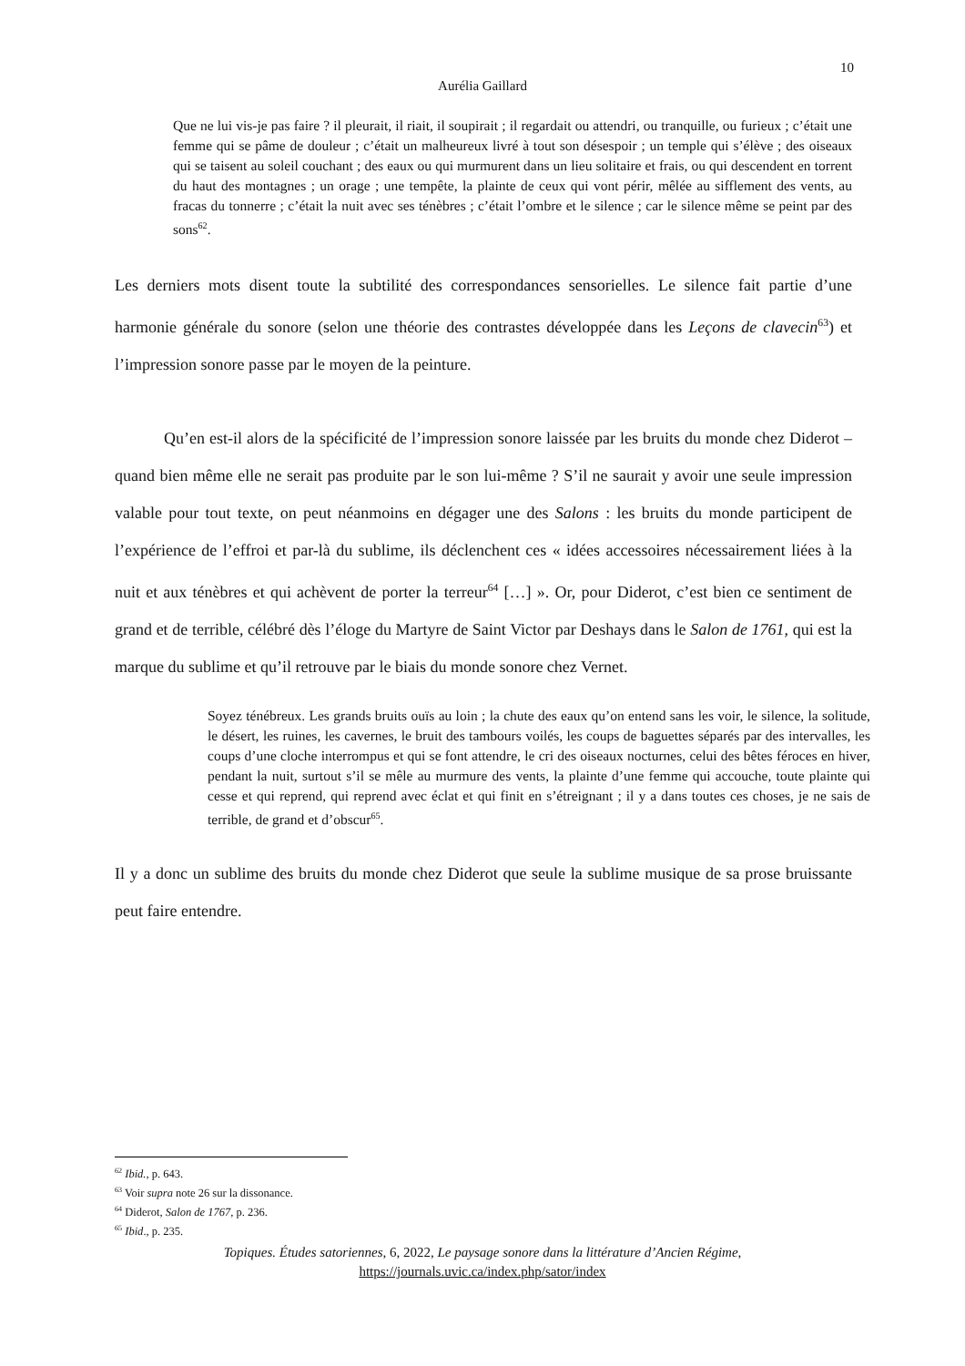10
Aurélia Gaillard
Que ne lui vis-je pas faire ? il pleurait, il riait, il soupirait ; il regardait ou attendri, ou tranquille, ou furieux ; c’était une femme qui se pâme de douleur ; c’était un malheureux livré à tout son désespoir ; un temple qui s’élève ; des oiseaux qui se taisent au soleil couchant ; des eaux ou qui murmurent dans un lieu solitaire et frais, ou qui descendent en torrent du haut des montagnes ; un orage ; une tempête, la plainte de ceux qui vont périr, mêlée au sifflement des vents, au fracas du tonnerre ; c’était la nuit avec ses ténèbres ; c’était l’ombre et le silence ; car le silence même se peint par des sons<sup>62</sup>.
Les derniers mots disent toute la subtilité des correspondances sensorielles. Le silence fait partie d’une harmonie générale du sonore (selon une théorie des contrastes développée dans les Leçons de clavecin<sup>63</sup>) et l’impression sonore passe par le moyen de la peinture.
Qu’en est-il alors de la spécificité de l’impression sonore laissée par les bruits du monde chez Diderot – quand bien même elle ne serait pas produite par le son lui-même ? S’il ne saurait y avoir une seule impression valable pour tout texte, on peut néanmoins en dégager une des Salons : les bruits du monde participent de l’expérience de l’effroi et par-là du sublime, ils déclenchent ces « idées accessoires nécessairement liées à la nuit et aux ténèbres et qui achèvent de porter la terreur<sup>64</sup> […] ». Or, pour Diderot, c’est bien ce sentiment de grand et de terrible, célébré dès l’éloge du Martyre de Saint Victor par Deshays dans le Salon de 1761, qui est la marque du sublime et qu’il retrouve par le biais du monde sonore chez Vernet.
Soyez ténébreux. Les grands bruits ouïs au loin ; la chute des eaux qu’on entend sans les voir, le silence, la solitude, le désert, les ruines, les cavernes, le bruit des tambours voilés, les coups de baguettes séparés par des intervalles, les coups d’une cloche interrompus et qui se font attendre, le cri des oiseaux nocturnes, celui des bêtes féroces en hiver, pendant la nuit, surtout s’il se mêle au murmure des vents, la plainte d’une femme qui accouche, toute plainte qui cesse et qui reprend, qui reprend avec éclat et qui finit en s’étreignant ; il y a dans toutes ces choses, je ne sais de terrible, de grand et d’obscur<sup>65</sup>.
Il y a donc un sublime des bruits du monde chez Diderot que seule la sublime musique de sa prose bruissante peut faire entendre.
<sup>62</sup> Ibid., p. 643.
<sup>63</sup> Voir supra note 26 sur la dissonance.
<sup>64</sup> Diderot, Salon de 1767, p. 236.
<sup>65</sup> Ibid., p. 235.
Topiques. Études satoriennes, 6, 2022, Le paysage sonore dans la littérature d’Ancien Régime,
https://journals.uvic.ca/index.php/sator/index